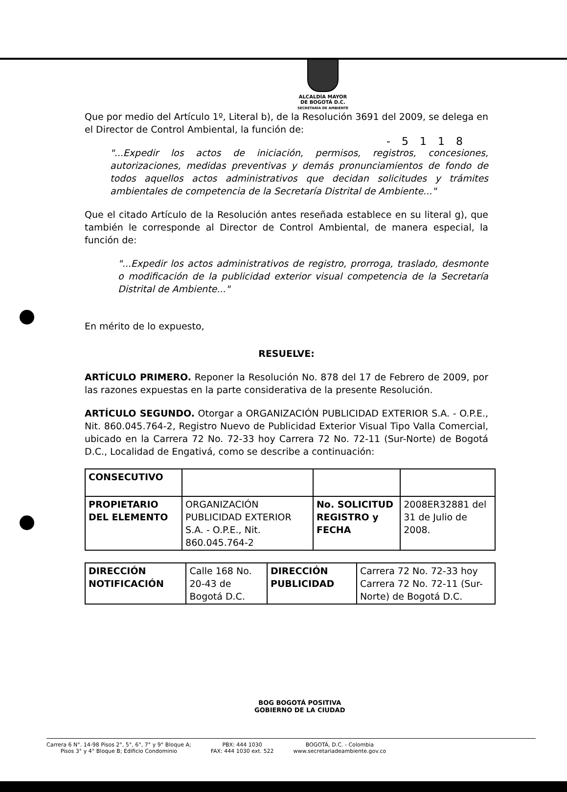ALCALDÍA MAYOR
DE BOGOTÁ D.C.
SECRETARÍA DE AMBIENTE
- 5 1 1 8
Que por medio del Artículo 1º, Literal b), de la Resolución 3691 del 2009, se delega en el Director de Control Ambiental, la función de:
"...Expedir los actos de iniciación, permisos, registros, concesiones, autorizaciones, medidas preventivas y demás pronunciamientos de fondo de todos aquellos actos administrativos que decidan solicitudes y trámites ambientales de competencia de la Secretaría Distrital de Ambiente..."
Que el citado Artículo de la Resolución antes reseñada establece en su literal g), que también le corresponde al Director de Control Ambiental, de manera especial, la función de:
"...Expedir los actos administrativos de registro, prorroga, traslado, desmonte o modificación de la publicidad exterior visual competencia de la Secretaría Distrital de Ambiente..."
En mérito de lo expuesto,
RESUELVE:
ARTÍCULO PRIMERO. Reponer la Resolución No. 878 del 17 de Febrero de 2009, por las razones expuestas en la parte considerativa de la presente Resolución.
ARTÍCULO SEGUNDO. Otorgar a ORGANIZACIÓN PUBLICIDAD EXTERIOR S.A. - O.P.E., Nit. 860.045.764-2, Registro Nuevo de Publicidad Exterior Visual Tipo Valla Comercial, ubicado en la Carrera 72 No. 72-33 hoy Carrera 72 No. 72-11 (Sur-Norte) de Bogotá D.C., Localidad de Engativá, como se describe a continuación:
| CONSECUTIVO | | | |
| PROPIETARIO DEL ELEMENTO | ORGANIZACIÓN PUBLICIDAD EXTERIOR S.A. - O.P.E., Nit. 860.045.764-2 | No. SOLICITUD REGISTRO y FECHA | 2008ER32881 del 31 de Julio de 2008. |
| DIRECCIÓN NOTIFICACIÓN | Calle 168 No. 20-43 de Bogotá D.C. | DIRECCIÓN PUBLICIDAD | Carrera 72 No. 72-33 hoy Carrera 72 No. 72-11 (Sur-Norte) de Bogotá D.C. |
BOG BOGOTÁ POSITIVA
GOBIERNO DE LA CIUDAD
Carrera 6 N°. 14-98 Pisos 2°, 5°, 6°, 7° y 9° Bloque A;
Pisos 3° y 4° Bloque B; Edificio Condominio
PBX: 444 1030
FAX: 444 1030 ext. 522
BOGOTÁ, D.C. - Colombia
www.secretariadeambiente.gov.co